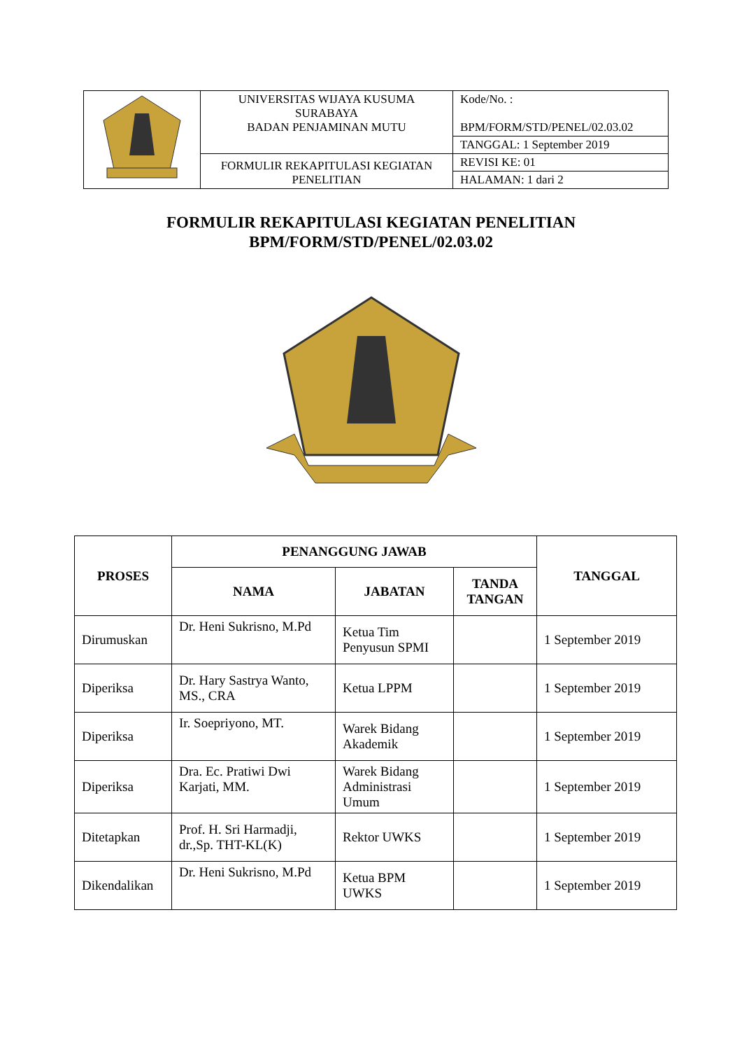| | UNIVERSITAS WIJAYA KUSUMA SURABAYA BADAN PENJAMINAN MUTU | Kode/No. : BPM/FORM/STD/PENEL/02.03.02 |
| | | TANGGAL: 1 September 2019 |
| | FORMULIR REKAPITULASI KEGIATAN PENELITIAN | REVISI KE: 01 |
| | | HALAMAN: 1 dari 2 |
FORMULIR REKAPITULASI KEGIATAN PENELITIAN
BPM/FORM/STD/PENEL/02.03.02
| PROSES | PENANGGUNG JAWAB | | | TANGGAL |
| --- | --- | --- | --- | --- |
| | NAMA | JABATAN | TANDA TANGAN | |
| Dirumuskan | Dr. Heni Sukrisno, M.Pd | Ketua Tim Penyusun SPMI | | 1 September 2019 |
| Diperiksa | Dr. Hary Sastrya Wanto, MS., CRA | Ketua LPPM | | 1 September 2019 |
| Diperiksa | Ir. Soepriyono, MT. | Warek Bidang Akademik | | 1 September 2019 |
| Diperiksa | Dra. Ec. Pratiwi Dwi Karjati, MM. | Warek Bidang Administrasi Umum | | 1 September 2019 |
| Ditetapkan | Prof. H. Sri Harmadji, dr.,Sp. THT-KL(K) | Rektor UWKS | | 1 September 2019 |
| Dikendalikan | Dr. Heni Sukrisno, M.Pd | Ketua BPM UWKS | | 1 September 2019 |